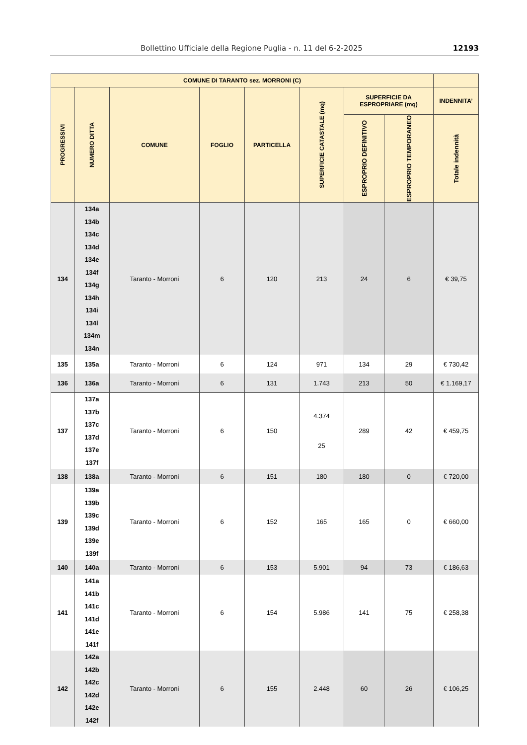Bollettino Ufficiale della Regione Puglia - n. 11 del 6-2-2025 12193
| COMUNE DI TARANTO sez. MORRONI (C) | | | | | | | | |
| --- | --- | --- | --- | --- | --- | --- | --- | --- |
| PROGRESSIVI | NUMERO DITTA | COMUNE | FOGLIO | PARTICELLA | SUPERFICIE CATASTALE (mq) | SUPERFICIE DA ESPROPRIARE (mq) | | INDENNITA’ |
| | | | | | | ESPROPRIO DEFINITIVO | ESPROPRIO TEMPORANEO | Totale indennità |
| 134 | 134a 134b 134c 134d 134e 134f 134g 134h 134i 134l 134m 134n | Taranto - Morroni | 6 | 120 | 213 | 24 | 6 | € 39,75 |
| 135 | 135a | Taranto - Morroni | 6 | 124 | 971 | 134 | 29 | € 730,42 |
| 136 | 136a | Taranto - Morroni | 6 | 131 | 1.743 | 213 | 50 | € 1.169,17 |
| 137 | 137a 137b 137c 137d 137e 137f | Taranto - Morroni | 6 | 150 | 4.374 25 | 289 | 42 | € 459,75 |
| 138 | 138a | Taranto - Morroni | 6 | 151 | 180 | 180 | 0 | € 720,00 |
| 139 | 139a 139b 139c 139d 139e 139f | Taranto - Morroni | 6 | 152 | 165 | 165 | 0 | € 660,00 |
| 140 | 140a | Taranto - Morroni | 6 | 153 | 5.901 | 94 | 73 | € 186,63 |
| 141 | 141a 141b 141c 141d 141e 141f | Taranto - Morroni | 6 | 154 | 5.986 | 141 | 75 | € 258,38 |
| 142 | 142a 142b 142c 142d 142e 142f | Taranto - Morroni | 6 | 155 | 2.448 | 60 | 26 | € 106,25 |